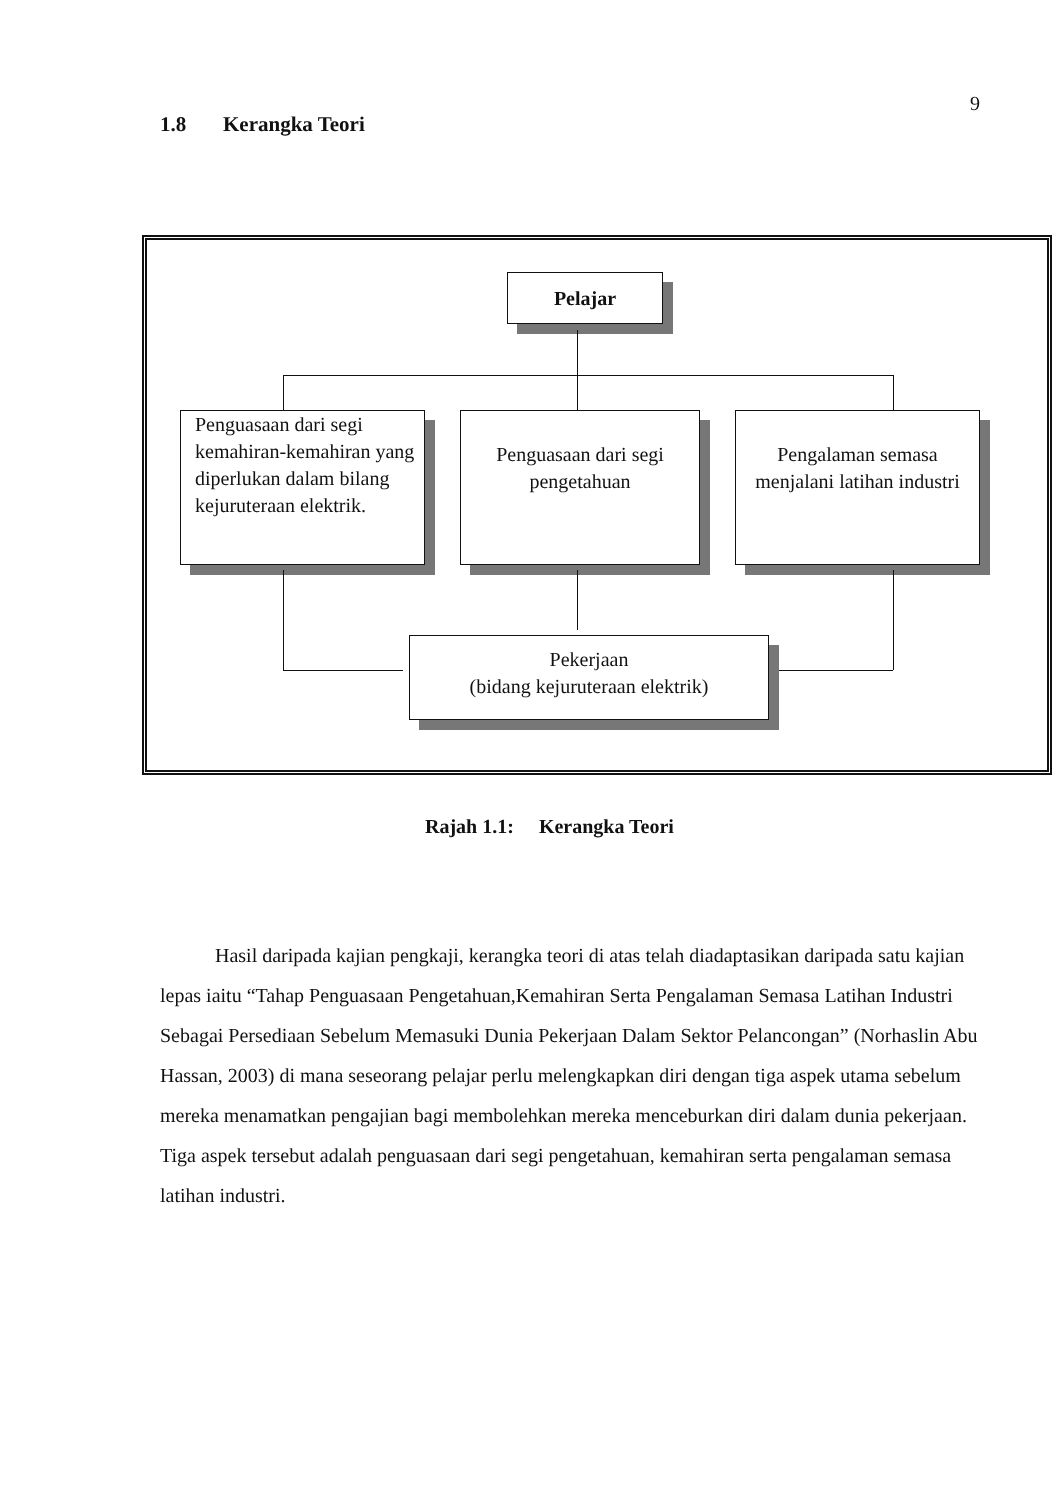9
1.8 Kerangka Teori
Pelajar
Penguasaan dari segi kemahiran-kemahiran yang diperlukan dalam bilang kejuruteraan elektrik.
Penguasaan dari segi pengetahuan
Pengalaman semasa menjalani latihan industri
Pekerjaan
(bidang kejuruteraan elektrik)
Rajah 1.1: Kerangka Teori
Hasil daripada kajian pengkaji, kerangka teori di atas telah diadaptasikan daripada satu kajian lepas iaitu “Tahap Penguasaan Pengetahuan,Kemahiran Serta Pengalaman Semasa Latihan Industri Sebagai Persediaan Sebelum Memasuki Dunia Pekerjaan Dalam Sektor Pelancongan” (Norhaslin Abu Hassan, 2003) di mana seseorang pelajar perlu melengkapkan diri dengan tiga aspek utama sebelum mereka menamatkan pengajian bagi membolehkan mereka menceburkan diri dalam dunia pekerjaan. Tiga aspek tersebut adalah penguasaan dari segi pengetahuan, kemahiran serta pengalaman semasa latihan industri.